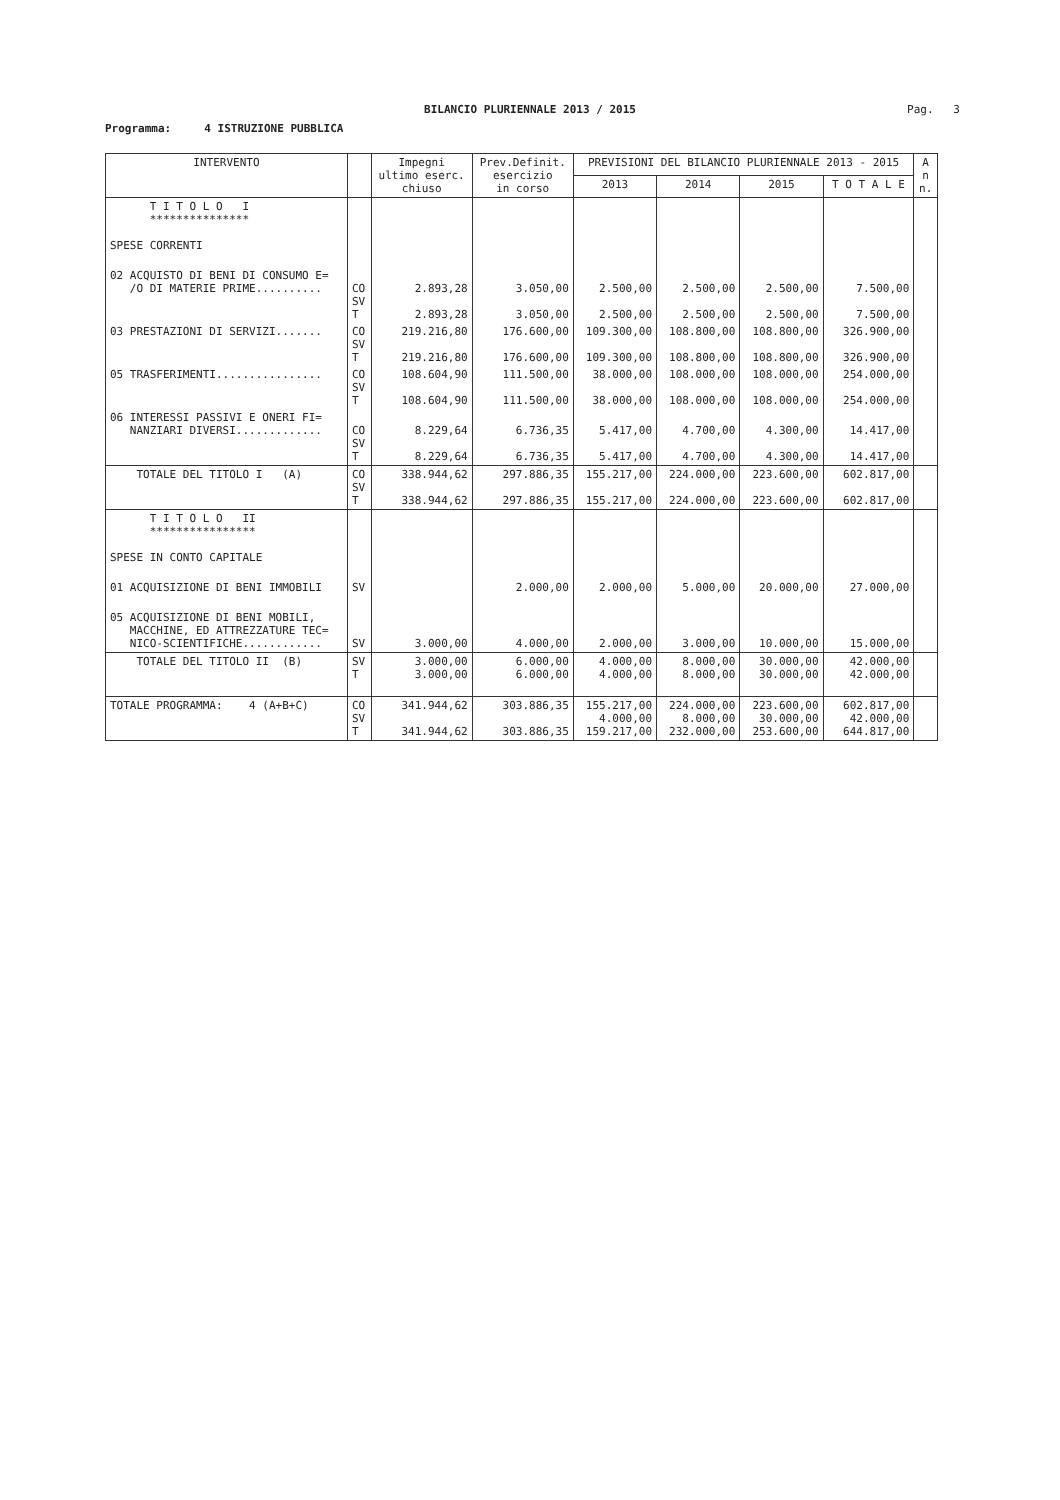BILANCIO PLURIENNALE 2013 / 2015
Pag. 3
Programma: 4 ISTRUZIONE PUBBLICA
| INTERVENTO | | Impegni ultimo eserc. chiuso | Prev.Definit. esercizio in corso | PREVISIONI DEL BILANCIO PLURIENNALE 2013 - 2015 | | | | A n n. |
| --- | --- | --- | --- | --- | --- | --- | --- | --- |
| | | | | 2013 | 2014 | 2015 | T O T A L E | |
| T I T O L O I *************** SPESE CORRENTI | | | | | | | | |
| 02 ACQUISTO DI BENI DI CONSUMO E= /O DI MATERIE PRIME.......... | CO SV T | 2.893,28 2.893,28 | 3.050,00 3.050,00 | 2.500,00 2.500,00 | 2.500,00 2.500,00 | 2.500,00 2.500,00 | 7.500,00 7.500,00 | |
| 03 PRESTAZIONI DI SERVIZI....... | CO SV T | 219.216,80 219.216,80 | 176.600,00 176.600,00 | 109.300,00 109.300,00 | 108.800,00 108.800,00 | 108.800,00 108.800,00 | 326.900,00 326.900,00 | |
| 05 TRASFERIMENTI................ | CO SV T | 108.604,90 108.604,90 | 111.500,00 111.500,00 | 38.000,00 38.000,00 | 108.000,00 108.000,00 | 108.000,00 108.000,00 | 254.000,00 254.000,00 | |
| 06 INTERESSI PASSIVI E ONERI FI= NANZIARI DIVERSI............. | CO SV T | 8.229,64 8.229,64 | 6.736,35 6.736,35 | 5.417,00 5.417,00 | 4.700,00 4.700,00 | 4.300,00 4.300,00 | 14.417,00 14.417,00 | |
| TOTALE DEL TITOLO I (A) | CO SV T | 338.944,62 338.944,62 | 297.886,35 297.886,35 | 155.217,00 155.217,00 | 224.000,00 224.000,00 | 223.600,00 223.600,00 | 602.817,00 602.817,00 | |
| T I T O L O II **************** SPESE IN CONTO CAPITALE | | | | | | | | |
| 01 ACQUISIZIONE DI BENI IMMOBILI | SV | | 2.000,00 | 2.000,00 | 5.000,00 | 20.000,00 | 27.000,00 | |
| 05 ACQUISIZIONE DI BENI MOBILI, MACCHINE, ED ATTREZZATURE TEC= NICO-SCIENTIFICHE............ | SV | 3.000,00 | 4.000,00 | 2.000,00 | 3.000,00 | 10.000,00 | 15.000,00 | |
| TOTALE DEL TITOLO II (B) | SV T | 3.000,00 3.000,00 | 6.000,00 6.000,00 | 4.000,00 4.000,00 | 8.000,00 8.000,00 | 30.000,00 30.000,00 | 42.000,00 42.000,00 | |
| TOTALE PROGRAMMA: 4 (A+B+C) | CO SV T | 341.944,62 341.944,62 | 303.886,35 303.886,35 | 155.217,00 4.000,00 159.217,00 | 224.000,00 8.000,00 232.000,00 | 223.600,00 30.000,00 253.600,00 | 602.817,00 42.000,00 644.817,00 | |